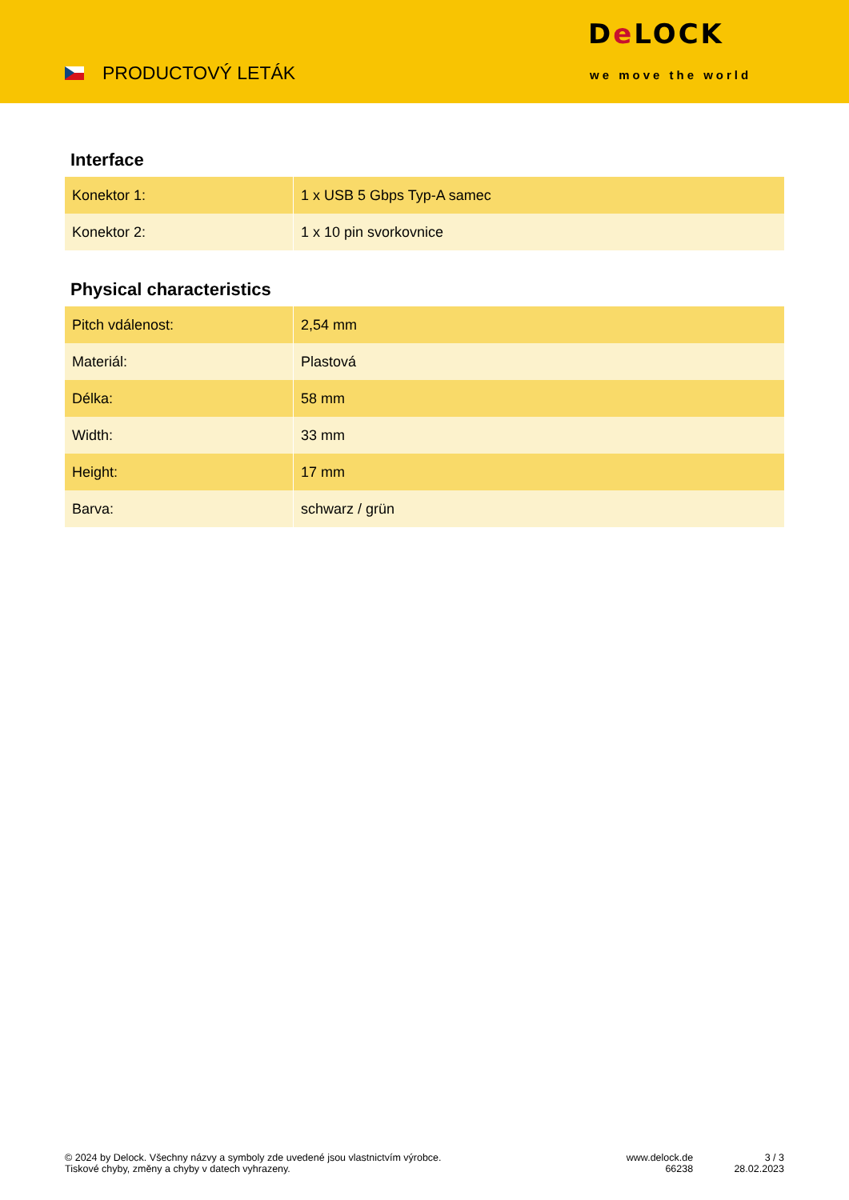PRODUCTOVÝ LETÁK
De LOCK
we move the world
Interface
| Konektor 1: | 1 x USB 5 Gbps Typ-A samec |
| Konektor 2: | 1 x 10 pin svorkovnice |
Physical characteristics
| Pitch vdálenost: | 2,54 mm |
| Materiál: | Plastová |
| Délka: | 58 mm |
| Width: | 33 mm |
| Height: | 17 mm |
| Barva: | schwarz / grün |
© 2024 by Delock. Všechny názvy a symboly zde uvedené jsou vlastnictvím výrobce.
Tiskové chyby, změny a chyby v datech vyhrazeny.
www.delock.de
66238
3 / 3
28.02.2023